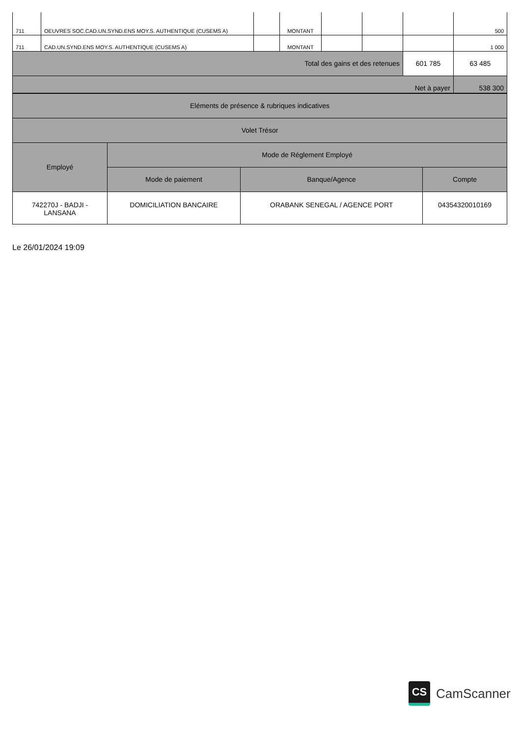| 711 | OEUVRES SOC.CAD.UN.SYND.ENS MOY.S. AUTHENTIQUE (CUSEMS A) | | MONTANT | | | | 500 |
| 711 | CAD.UN.SYND.ENS MOY.S. AUTHENTIQUE (CUSEMS A) | | MONTANT | | | | 1 000 |
| Total des gains et des retenues | | | | | | 601 785 | 63 485 |
| Net à payer | | | | | | | 538 300 |
| Eléments de présence & rubriques indicatives | | | |
| Volet Trésor | | | |
| Employé | Mode de Réglement Employé | | |
| | Mode de paiement | Banque/Agence | Compte |
| 742270J - BADJI - LANSANA | DOMICILIATION BANCAIRE | ORABANK SENEGAL / AGENCE PORT | 04354320010169 |
Le 26/01/2024 19:09
CS
CamScanner